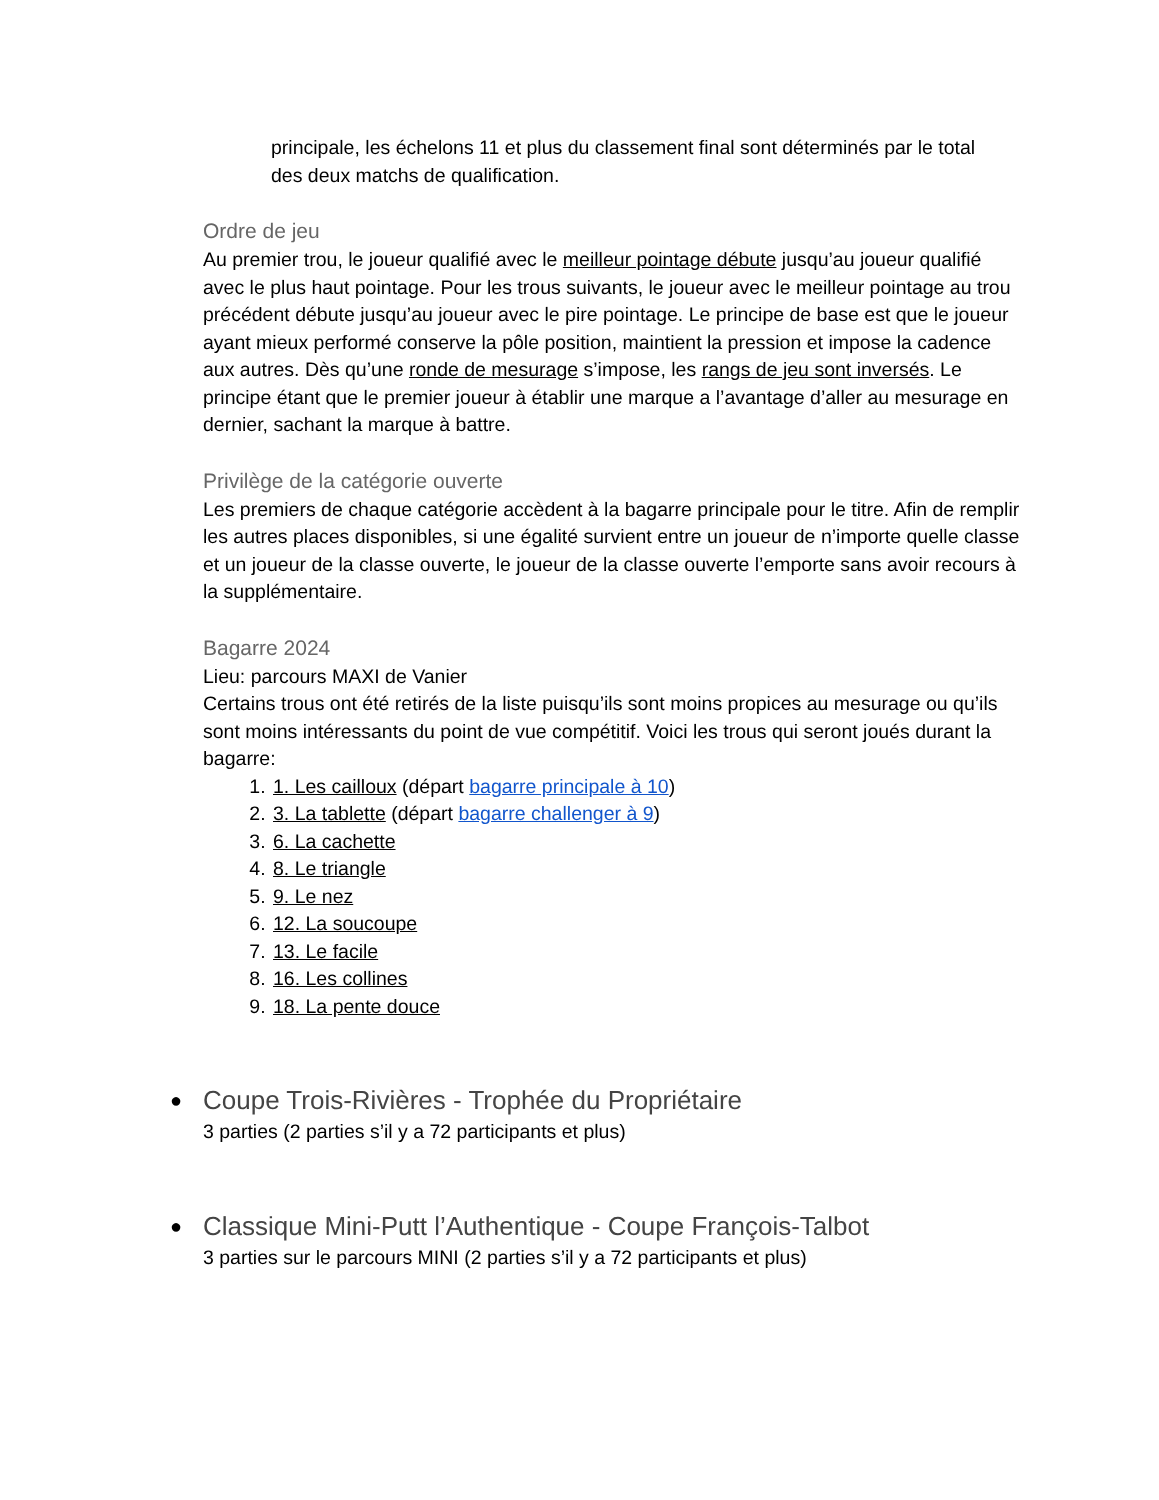principale, les échelons 11 et plus du classement final sont déterminés par le total des deux matchs de qualification.
Ordre de jeu
Au premier trou, le joueur qualifié avec le meilleur pointage débute jusqu’au joueur qualifié avec le plus haut pointage. Pour les trous suivants, le joueur avec le meilleur pointage au trou précédent débute jusqu’au joueur avec le pire pointage. Le principe de base est que le joueur ayant mieux performé conserve la pôle position, maintient la pression et impose la cadence aux autres. Dès qu’une ronde de mesurage s’impose, les rangs de jeu sont inversés. Le principe étant que le premier joueur à établir une marque a l’avantage d’aller au mesurage en dernier, sachant la marque à battre.
Privilège de la catégorie ouverte
Les premiers de chaque catégorie accèdent à la bagarre principale pour le titre. Afin de remplir les autres places disponibles, si une égalité survient entre un joueur de n’importe quelle classe et un joueur de la classe ouverte, le joueur de la classe ouverte l’emporte sans avoir recours à la supplémentaire.
Bagarre 2024
Lieu: parcours MAXI de Vanier
Certains trous ont été retirés de la liste puisqu’ils sont moins propices au mesurage ou qu’ils sont moins intéressants du point de vue compétitif. Voici les trous qui seront joués durant la bagarre:
1. 1. Les cailloux (départ bagarre principale à 10)
2. 3. La tablette (départ bagarre challenger à 9)
3. 6. La cachette
4. 8. Le triangle
5. 9. Le nez
6. 12. La soucoupe
7. 13. Le facile
8. 16. Les collines
9. 18. La pente douce
●
Coupe Trois-Rivières - Trophée du Propriétaire
3 parties (2 parties s’il y a 72 participants et plus)
●
Classique Mini-Putt l’Authentique - Coupe François-Talbot
3 parties sur le parcours MINI (2 parties s’il y a 72 participants et plus)